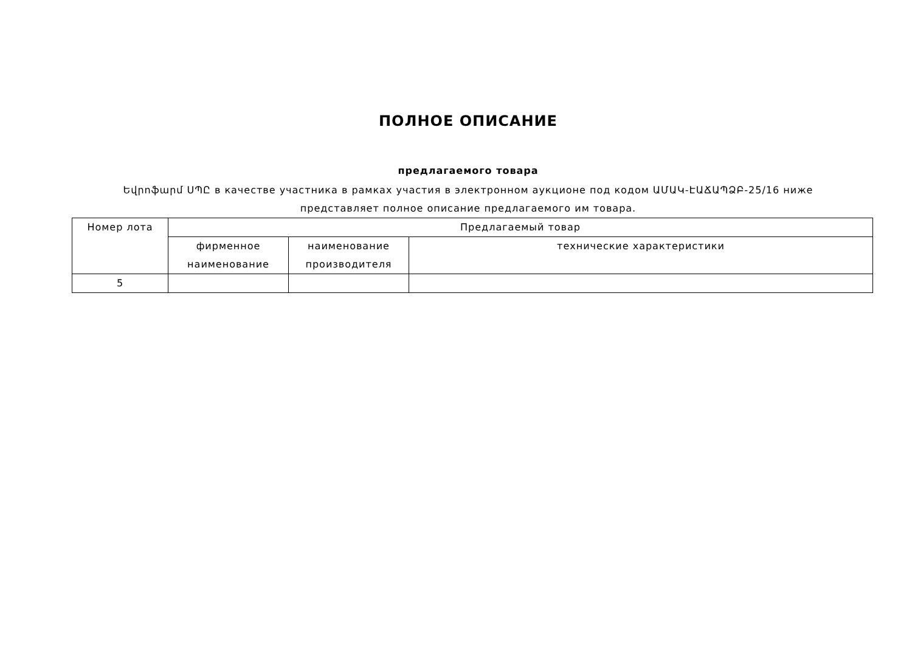ПОЛНОЕ ОПИСАНИЕ
предлагаемого товара
Եվրոֆարմ ՍՊԸ в качестве участника в рамках участия в электронном аукционе под кодом ԱՄԱԿ-ԷԱՃԱՊՁԲ-25/16 ниже
представляет полное описание предлагаемого им товара.
| Номер лота | Предлагаемый товар | | |
| --- | --- | --- | --- |
| | фирменное наименование | наименование производителя | технические характеристики |
| 5 | | | |